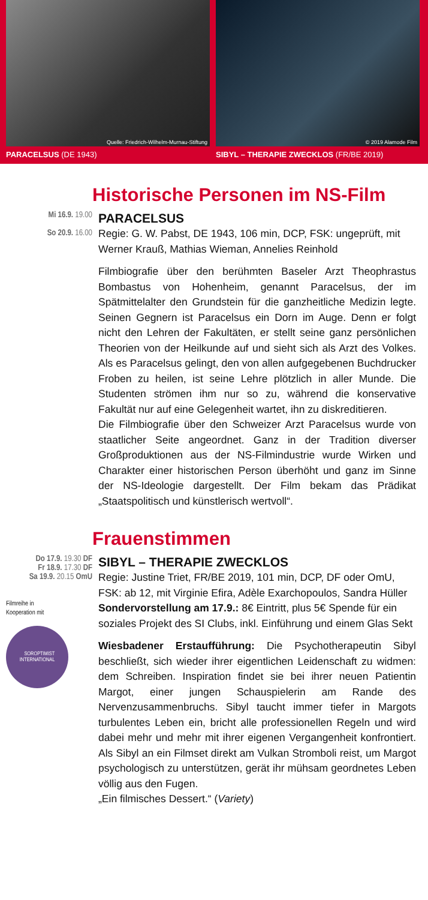Quelle: Friedrich-Wilhelm-Murnau-Stiftung
PARACELSUS (DE 1943)
© 2019 Alamode Film
SIBYL – THERAPIE ZWECKLOS (FR/BE 2019)
Historische Personen im NS-Film
Mi 16.9. 19.00
So 20.9. 16.00
PARACELSUS
Regie: G. W. Pabst, DE 1943, 106 min, DCP, FSK: ungeprüft, mit Werner Krauß, Mathias Wieman, Annelies Reinhold
Filmbiografie über den berühmten Baseler Arzt Theophrastus Bombastus von Hohenheim, genannt Paracelsus, der im Spätmittelalter den Grundstein für die ganzheitliche Medizin legte. Seinen Gegnern ist Paracelsus ein Dorn im Auge. Denn er folgt nicht den Lehren der Fakultäten, er stellt seine ganz persönlichen Theorien von der Heilkunde auf und sieht sich als Arzt des Volkes. Als es Paracelsus gelingt, den von allen aufgegebenen Buchdrucker Froben zu heilen, ist seine Lehre plötzlich in aller Munde. Die Studenten strömen ihm nur so zu, während die konservative Fakultät nur auf eine Gelegenheit wartet, ihn zu diskreditieren.
Die Filmbiografie über den Schweizer Arzt Paracelsus wurde von staatlicher Seite angeordnet. Ganz in der Tradition diverser Großproduktionen aus der NS-Filmindustrie wurde Wirken und Charakter einer historischen Person überhöht und ganz im Sinne der NS-Ideologie dargestellt. Der Film bekam das Prädikat „Staatspolitisch und künstlerisch wertvoll“.
Frauenstimmen
Do 17.9. 19.30 DF
Fr 18.9. 17.30 DF
Sa 19.9. 20.15 OmU
Filmreihe in
Kooperation mit
SOROPTIMIST
INTERNATIONAL
SIBYL – THERAPIE ZWECKLOS
Regie: Justine Triet, FR/BE 2019, 101 min, DCP, DF oder OmU, FSK: ab 12, mit Virginie Efira, Adèle Exarchopoulos, Sandra Hüller
Sondervorstellung am 17.9.: 8€ Eintritt, plus 5€ Spende für ein soziales Projekt des SI Clubs, inkl. Einführung und einem Glas Sekt
Wiesbadener Erstaufführung: Die Psychotherapeutin Sibyl beschließt, sich wieder ihrer eigentlichen Leidenschaft zu widmen: dem Schreiben. Inspiration findet sie bei ihrer neuen Patientin Margot, einer jungen Schauspielerin am Rande des Nervenzusammenbruchs. Sibyl taucht immer tiefer in Margots turbulentes Leben ein, bricht alle professionellen Regeln und wird dabei mehr und mehr mit ihrer eigenen Vergangenheit konfrontiert. Als Sibyl an ein Filmset direkt am Vulkan Stromboli reist, um Margot psychologisch zu unterstützen, gerät ihr mühsam geordnetes Leben völlig aus den Fugen.
„Ein filmisches Dessert.“ (Variety)